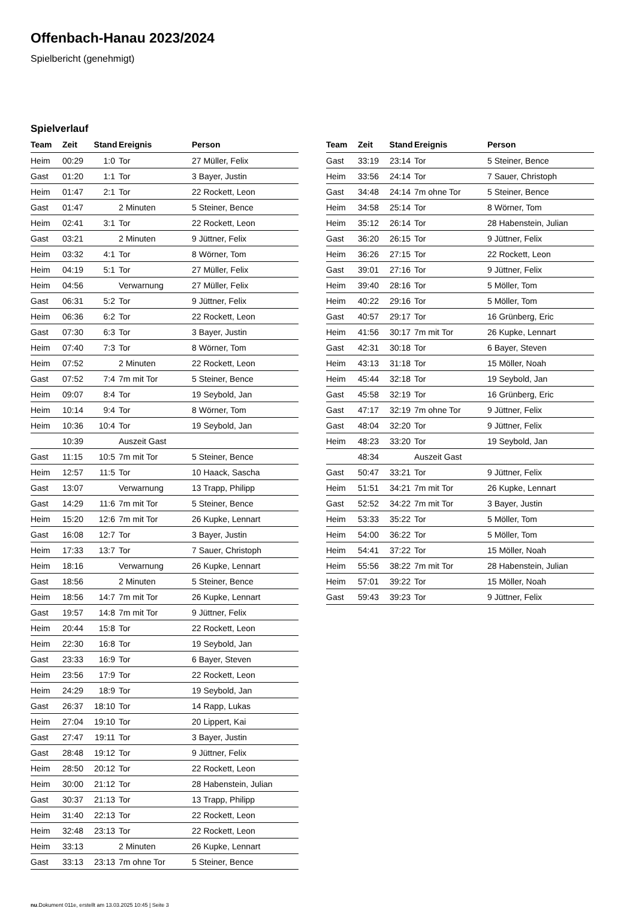Offenbach-Hanau 2023/2024
Spielbericht (genehmigt)
Spielverlauf
| Team | Zeit | Stand | Ereignis | Person |
| --- | --- | --- | --- | --- |
| Heim | 00:29 | 1:0 | Tor | 27 Müller, Felix |
| Gast | 01:20 | 1:1 | Tor | 3 Bayer, Justin |
| Heim | 01:47 | 2:1 | Tor | 22 Rockett, Leon |
| Gast | 01:47 | | 2 Minuten | 5 Steiner, Bence |
| Heim | 02:41 | 3:1 | Tor | 22 Rockett, Leon |
| Gast | 03:21 | | 2 Minuten | 9 Jüttner, Felix |
| Heim | 03:32 | 4:1 | Tor | 8 Wörner, Tom |
| Heim | 04:19 | 5:1 | Tor | 27 Müller, Felix |
| Heim | 04:56 | | Verwarnung | 27 Müller, Felix |
| Gast | 06:31 | 5:2 | Tor | 9 Jüttner, Felix |
| Heim | 06:36 | 6:2 | Tor | 22 Rockett, Leon |
| Gast | 07:30 | 6:3 | Tor | 3 Bayer, Justin |
| Heim | 07:40 | 7:3 | Tor | 8 Wörner, Tom |
| Heim | 07:52 | | 2 Minuten | 22 Rockett, Leon |
| Gast | 07:52 | 7:4 | 7m mit Tor | 5 Steiner, Bence |
| Heim | 09:07 | 8:4 | Tor | 19 Seybold, Jan |
| Heim | 10:14 | 9:4 | Tor | 8 Wörner, Tom |
| Heim | 10:36 | 10:4 | Tor | 19 Seybold, Jan |
| | 10:39 | | Auszeit Gast | |
| Gast | 11:15 | 10:5 | 7m mit Tor | 5 Steiner, Bence |
| Heim | 12:57 | 11:5 | Tor | 10 Haack, Sascha |
| Gast | 13:07 | | Verwarnung | 13 Trapp, Philipp |
| Gast | 14:29 | 11:6 | 7m mit Tor | 5 Steiner, Bence |
| Heim | 15:20 | 12:6 | 7m mit Tor | 26 Kupke, Lennart |
| Gast | 16:08 | 12:7 | Tor | 3 Bayer, Justin |
| Heim | 17:33 | 13:7 | Tor | 7 Sauer, Christoph |
| Heim | 18:16 | | Verwarnung | 26 Kupke, Lennart |
| Gast | 18:56 | | 2 Minuten | 5 Steiner, Bence |
| Heim | 18:56 | 14:7 | 7m mit Tor | 26 Kupke, Lennart |
| Gast | 19:57 | 14:8 | 7m mit Tor | 9 Jüttner, Felix |
| Heim | 20:44 | 15:8 | Tor | 22 Rockett, Leon |
| Heim | 22:30 | 16:8 | Tor | 19 Seybold, Jan |
| Gast | 23:33 | 16:9 | Tor | 6 Bayer, Steven |
| Heim | 23:56 | 17:9 | Tor | 22 Rockett, Leon |
| Heim | 24:29 | 18:9 | Tor | 19 Seybold, Jan |
| Gast | 26:37 | 18:10 | Tor | 14 Rapp, Lukas |
| Heim | 27:04 | 19:10 | Tor | 20 Lippert, Kai |
| Gast | 27:47 | 19:11 | Tor | 3 Bayer, Justin |
| Gast | 28:48 | 19:12 | Tor | 9 Jüttner, Felix |
| Heim | 28:50 | 20:12 | Tor | 22 Rockett, Leon |
| Heim | 30:00 | 21:12 | Tor | 28 Habenstein, Julian |
| Gast | 30:37 | 21:13 | Tor | 13 Trapp, Philipp |
| Heim | 31:40 | 22:13 | Tor | 22 Rockett, Leon |
| Heim | 32:48 | 23:13 | Tor | 22 Rockett, Leon |
| Heim | 33:13 | | 2 Minuten | 26 Kupke, Lennart |
| Gast | 33:13 | 23:13 | 7m ohne Tor | 5 Steiner, Bence |
| Team | Zeit | Stand | Ereignis | Person |
| --- | --- | --- | --- | --- |
| Gast | 33:19 | 23:14 | Tor | 5 Steiner, Bence |
| Heim | 33:56 | 24:14 | Tor | 7 Sauer, Christoph |
| Gast | 34:48 | 24:14 | 7m ohne Tor | 5 Steiner, Bence |
| Heim | 34:58 | 25:14 | Tor | 8 Wörner, Tom |
| Heim | 35:12 | 26:14 | Tor | 28 Habenstein, Julian |
| Gast | 36:20 | 26:15 | Tor | 9 Jüttner, Felix |
| Heim | 36:26 | 27:15 | Tor | 22 Rockett, Leon |
| Gast | 39:01 | 27:16 | Tor | 9 Jüttner, Felix |
| Heim | 39:40 | 28:16 | Tor | 5 Möller, Tom |
| Heim | 40:22 | 29:16 | Tor | 5 Möller, Tom |
| Gast | 40:57 | 29:17 | Tor | 16 Grünberg, Eric |
| Heim | 41:56 | 30:17 | 7m mit Tor | 26 Kupke, Lennart |
| Gast | 42:31 | 30:18 | Tor | 6 Bayer, Steven |
| Heim | 43:13 | 31:18 | Tor | 15 Möller, Noah |
| Heim | 45:44 | 32:18 | Tor | 19 Seybold, Jan |
| Gast | 45:58 | 32:19 | Tor | 16 Grünberg, Eric |
| Gast | 47:17 | 32:19 | 7m ohne Tor | 9 Jüttner, Felix |
| Gast | 48:04 | 32:20 | Tor | 9 Jüttner, Felix |
| Heim | 48:23 | 33:20 | Tor | 19 Seybold, Jan |
| | 48:34 | | Auszeit Gast | |
| Gast | 50:47 | 33:21 | Tor | 9 Jüttner, Felix |
| Heim | 51:51 | 34:21 | 7m mit Tor | 26 Kupke, Lennart |
| Gast | 52:52 | 34:22 | 7m mit Tor | 3 Bayer, Justin |
| Heim | 53:33 | 35:22 | Tor | 5 Möller, Tom |
| Heim | 54:00 | 36:22 | Tor | 5 Möller, Tom |
| Heim | 54:41 | 37:22 | Tor | 15 Möller, Noah |
| Heim | 55:56 | 38:22 | 7m mit Tor | 28 Habenstein, Julian |
| Heim | 57:01 | 39:22 | Tor | 15 Möller, Noah |
| Gast | 59:43 | 39:23 | Tor | 9 Jüttner, Felix |
nu.Dokument 011e, erstellt am 13.03.2025 10:45 | Seite 3